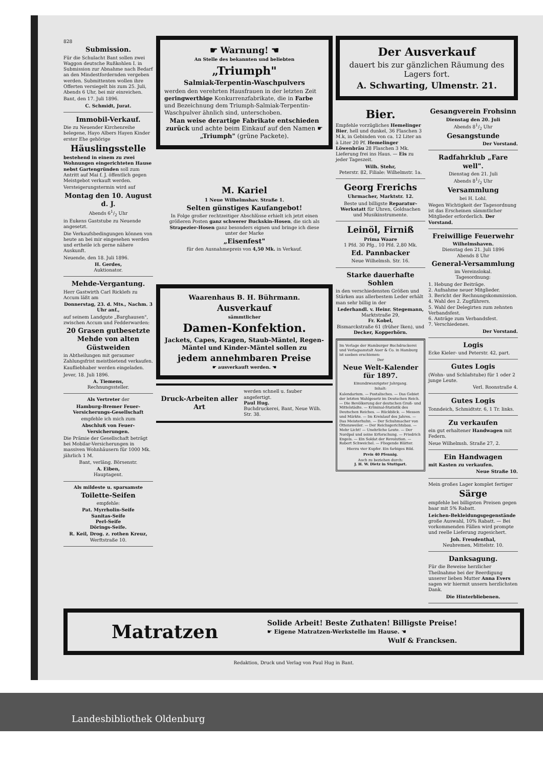828
Submission.
Für die Schulacht Bant sollen zwei Waggon deutsche Rußkohlen I. in Submission zur Abnahme nach Bedarf an den Mindestfordernden vergeben werden. Submittenten wollen ihre Offerten versiegelt bis zum 25. Juli, Abends 6 Uhr, bei mir einreichen.
Bant, den 17. Juli 1896.
C. Schmidt, Jurat.
Immobil-Verkauf.
Die zu Neuender Kirchenreihe belegene, Hayo Albers Hayen Kinder erster Ehe gehörige
Häuslingsstelle
bestehend in einem zu zwei Wohnungen eingerichteten Hause nebst Gartengründen soll zum Antritt auf Mai f. J. öffentlich gegen Meistgebot verkauft werden.
Versteigerungstermin wird auf
Montag den 10. August d. J.
Abends 61/2 Uhr
in Eukens Gaststube zu Neuende angesetzt.
Die Verkaufsbedingungen können von heute an bei mir eingesehen werden und ertheile ich gerne nähere Auskunft.
Neuende, den 18. Juli 1896.
H. Gerdes,
Auktionator.
Mehde-Vergantung.
Herr Gastwirth Carl Ricklefs zu Accum läßt am
Donnerstag, 23. d. Mts., Nachm. 3 Uhr anf.,
auf seinem Landgute „Barghausen", zwischen Accum und Fedderwarden:
20 Grasen gutbesetzte Mehde von alten Güstweiden
in Abtheilungen mit geraumer Zahlungsfrist meistbietend verkaufen.
Kaufliebhaber werden eingeladen.
Jever, 18. Juli 1896.
A. Tiemens,
Rechnungssteller.
Als Vertreter der
Hamburg-Bremer Feuer-Versicherungs-Gesellschaft
empfehle ich mich zum
Abschluß von Feuer-Versicherungen.
Die Prämie der Gesellschaft beträgt bei Mobilar-Versicherungen in massiven Wohnhäusern für 1000 Mk. jährlich 1 M.
Bant, verläng. Börsenstr.
A. Eiben,
Hauptagent.
Als mildeste u. sparsamste
Toilette-Seifen
empfehle:
Pat. Myrrholin-Seife
Sanitas-Seife
Perl-Seife
Dörings-Seife.
R. Keil, Drog. z. rothen Kreuz,
Werftstraße 10.
☛ Warnung! ☚
An Stelle des bekannten und beliebten
„Triumph"
Salmiak-Terpentin-Waschpulvers
werden den verehrten Hausfrauen in der letzten Zeit geringwerthige Konkurrenzfabrikate, die in Farbe und Bezeichnung dem Triumph-Salmiak-Terpentin-Waschpulver ähnlich sind, unterschoben.
Man weise derartige Fabrikate entschieden zurück und achte beim Einkauf auf den Namen ☛ „Triumph" (grüne Packete).
M. Kariel
1 Neue Wilhelmshav. Straße 1.
Selten günstiges Kaufangebot!
In Folge großer rechtzeitiger Abschlüsse erhielt ich jetzt einen größeren Posten ganz schwerer Buckskin-Hosen, die sich als Strapezier-Hosen ganz besonders eignen und bringe ich diese unter der Marke
„Eisenfest"
für den Ausnahmepreis von 4,50 Mk. in Verkauf.
Waarenhaus B. H. Bührmann.
Ausverkauf
sämmtlicher
Damen-Konfektion.
Jackets, Capes, Kragen, Staub-Mäntel, Regen-Mäntel und Kinder-Mäntel sollen zu
jedem annehmbaren Preise
☛ ausverkauft werden. ☚
Druck-Arbeiten aller Art
werden schnell u. fauber angefertigt.
Paul Hug.
Buchdruckerei, Bant, Neue Wilh. Str. 38.
Der Ausverkauf
dauert bis zur gänzlichen Räumung des Lagers fort.
A. Schwarting, Ulmenstr. 21.
Bier.
Empfehle vorzügliches Hemelinger Bier, hell und dunkel, 36 Flaschen 3 M.k, in Gebinden von ca. 12 Liter an à Liter 20 Pf. Hemelinger Löwenbräu 28 Flaschen 3 Mk. Lieferung frei ins Haus. — Eis zu jeder Tageszeit.
Wilh. Stehr,
Peterstr. 82, Filiale: Wilhelmstr. 1a.
Georg Frerichs
Uhrmacher, Marktstr. 12.
Beste und billigste Reparatur-Werkstatt für Uhren, Goldsachen und Musikinstrumente.
Leinöl, Firniß
Prima Waare
1 Pfd. 30 Pfg., 10 Pfd. 2,80 Mk.
Ed. Pannbacker
Neue Wilhelmsh. Str. 16.
Starke dauerhafte Sohlen
in den verschiedensten Größen und Stärken aus allerbestem Leder erhält man sehr billig in der
Lederhandl. v. Heinr. Stegemann,
Marktstraße 29,
Fr. Kobel,
Bismarckstraße 61 (früher Iken), und
Decker, Kopperhörn.
Im Verlage der Hamburger Buchdruckerei und Verlagsanstalt Auer & Co. in Hamburg ist soeben erschienen:
Der
Neue Welt-Kalender für 1897.
Einundzwanzigster Jahrgang.
Inhalt:
Kalendarium. — Postalisches. — Das Gebiet der letzten Wahlgesetz im Deutschen Reich. — Die Bevölkerung der deutschen Groß- und Mittelstädte. — Kriminal-Statistik des Deutschen Reiches. — Rückblick. — Messen und Märkte. — Im Kreislauf des Jahres. — Das Meisterhuhn. — Der Schuhmacher von Ottensweiler. — Der Reichsgerichtsbau. — Mehr Licht! — Unehrliche Leute. — Der Nordpol und seine Erforschung. — Friedrich Engels. — Ein Soldat der Revolution. — Robert Schweichel. — Fliegende Blätter.
Hierzu vier Kupfer. Ein farbiges Bild.
Preis 40 Pfennig.
Auch zu beziehen durch:
J. H. W. Dietz in Stuttgart.
Gesangverein Frohsinn
Dienstag den 20. Juli
Abends 81/2 Uhr
Gesangstunde
Der Vorstand.
Radfahrklub „Fare well".
Dienstag den 21. Juli
Abends 81/2 Uhr
Versammlung
bei H. Lohl.
Wegen Wichtigkeit der Tagesordnung ist das Erscheinen sämmtlicher Mitglieder erforderlich. Der Vorstand.
Freiwillige Feuerwehr
Wilhelmshaven.
Dienstag den 21. Juli 1896
Abends 8 Uhr
General-Versammlung
im Vereinslokal.
Tagesordnung:
1. Hebung der Beiträge.
2. Aufnahme neuer Mitglieder.
3. Bericht der Rechnungskommission.
4. Wahl des 2. Zugführers.
5. Wahl der Delegirten zum zehnten Verbandsfest.
6. Anträge zum Verbandsfest.
7. Verschiedenes.
Der Vorstand.
Logis
Ecke Kieler- und Peterstr. 42, part.
Gutes Logis
(Wohn- und Schlafstube) für 1 oder 2 junge Leute.
Verl. Roonstraße 4.
Gutes Logis
Tonndeich, Schmidtstr. 6, 1 Tr. links.
Zu verkaufen
ein gut erhaltener Handwagen mit Federn.
Neue Wilhelmsh. Straße 27, 2.
Ein Handwagen
mit Kasten zu verkaufen.
Neue Straße 10.
Mein großes Lager komplet fertiger
Särge
empfehle bei billigsten Preisen gegen baar mit 5% Rabatt.
Leichen-Bekleidungsgegenstände große Auswahl, 10% Rabatt. — Bei vorkommenden Fällen wird prompte und reelle Lieferung zugesichert.
Joh. Freudenthal,
Neubremen, Mittelstr. 10.
Danksagung.
Für die Beweise herzlicher Theilnahme bei der Beerdigung unserer lieben Mutter Anna Evers sagen wir hiermit unsern herzlichsten Dank.
Die Hinterbliebenen.
Matratzen
Solide Arbeit! Beste Zuthaten! Billigste Preise!
☛ Eigene Matratzen-Werkstelle im Hause. ☚
Wulf & Francksen.
Redaktion, Druck und Verlag von Paul Hug in Bant.
Landesbibliothek Oldenburg